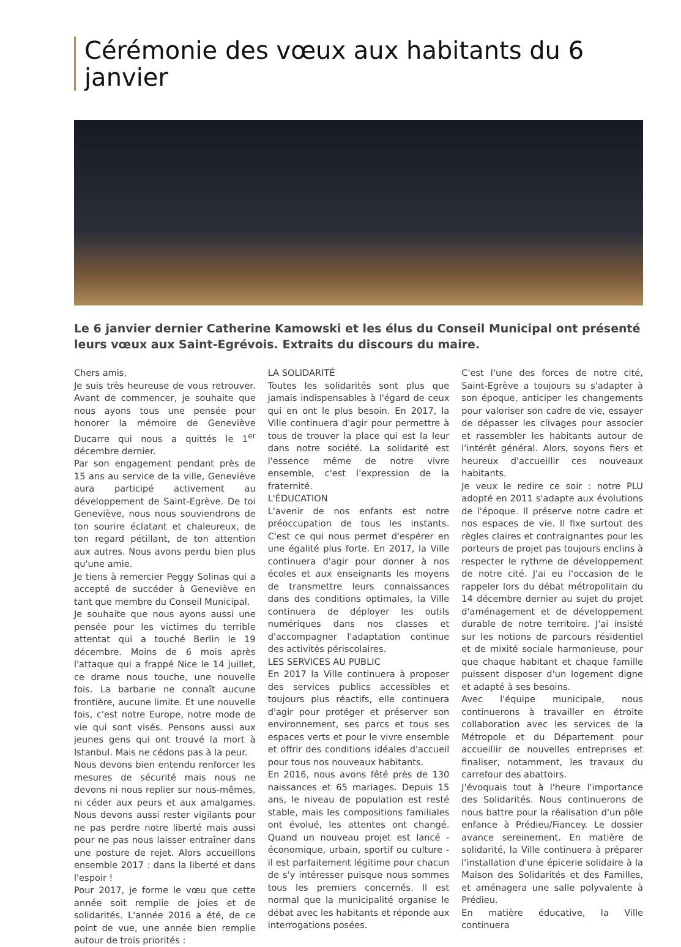Cérémonie des vœux aux habitants du 6 janvier
Le 6 janvier dernier Catherine Kamowski et les élus du Conseil Municipal ont présenté leurs vœux aux Saint-Egrévois. Extraits du discours du maire.
Chers amis,
Je suis très heureuse de vous retrouver. Avant de commencer, je souhaite que nous ayons tous une pensée pour honorer la mémoire de Geneviève Ducarre qui nous a quittés le 1<sup>er</sup> décembre dernier.
Par son engagement pendant près de 15 ans au service de la ville, Geneviève aura participé activement au développement de Saint-Egrève. De toi Geneviève, nous nous souviendrons de ton sourire éclatant et chaleureux, de ton regard pétillant, de ton attention aux autres. Nous avons perdu bien plus qu'une amie.
Je tiens à remercier Peggy Solinas qui a accepté de succéder à Geneviève en tant que membre du Conseil Municipal.
Je souhaite que nous ayons aussi une pensée pour les victimes du terrible attentat qui a touché Berlin le 19 décembre. Moins de 6 mois après l'attaque qui a frappé Nice le 14 juillet, ce drame nous touche, une nouvelle fois. La barbarie ne connaît aucune frontière, aucune limite. Et une nouvelle fois, c'est notre Europe, notre mode de vie qui sont visés. Pensons aussi aux jeunes gens qui ont trouvé la mort à Istanbul. Mais ne cédons pas à la peur.
Nous devons bien entendu renforcer les mesures de sécurité mais nous ne devons ni nous replier sur nous-mêmes, ni céder aux peurs et aux amalgames. Nous devons aussi rester vigilants pour ne pas perdre notre liberté mais aussi pour ne pas nous laisser entraîner dans une posture de rejet. Alors accueillons ensemble 2017 : dans la liberté et dans l'espoir !
Pour 2017, je forme le vœu que cette année soit remplie de joies et de solidarités. L'année 2016 a été, de ce point de vue, une année bien remplie autour de trois priorités :
LA SOLIDARITÉ
Toutes les solidarités sont plus que jamais indispensables à l'égard de ceux qui en ont le plus besoin. En 2017, la Ville continuera d'agir pour permettre à tous de trouver la place qui est la leur dans notre société. La solidarité est l'essence même de notre vivre ensemble, c'est l'expression de la fraternité.
L'ÉDUCATION
L'avenir de nos enfants est notre préoccupation de tous les instants. C'est ce qui nous permet d'espérer en une égalité plus forte. En 2017, la Ville continuera d'agir pour donner à nos écoles et aux enseignants les moyens de transmettre leurs connaissances dans des conditions optimales, la Ville continuera de déployer les outils numériques dans nos classes et d'accompagner l'adaptation continue des activités périscolaires.
LES SERVICES AU PUBLIC
En 2017 la Ville continuera à proposer des services publics accessibles et toujours plus réactifs, elle continuera d'agir pour protéger et préserver son environnement, ses parcs et tous ses espaces verts et pour le vivre ensemble et offrir des conditions idéales d'accueil pour tous nos nouveaux habitants.
En 2016, nous avons fêté près de 130 naissances et 65 mariages. Depuis 15 ans, le niveau de population est resté stable, mais les compositions familiales ont évolué, les attentes ont changé. Quand un nouveau projet est lancé - économique, urbain, sportif ou culture - il est parfaitement légitime pour chacun de s'y intéresser puisque nous sommes tous les premiers concernés. Il est normal que la municipalité organise le débat avec les habitants et réponde aux interrogations posées.
C'est l'une des forces de notre cité, Saint-Egrève a toujours su s'adapter à son époque, anticiper les changements pour valoriser son cadre de vie, essayer de dépasser les clivages pour associer et rassembler les habitants autour de l'intérêt général. Alors, soyons fiers et heureux d'accueillir ces nouveaux habitants.
Je veux le redire ce soir : notre PLU adopté en 2011 s'adapte aux évolutions de l'époque. Il préserve notre cadre et nos espaces de vie. Il fixe surtout des règles claires et contraignantes pour les porteurs de projet pas toujours enclins à respecter le rythme de développement de notre cité. J'ai eu l'occasion de le rappeler lors du débat métropolitain du 14 décembre dernier au sujet du projet d'aménagement et de développement durable de notre territoire. J'ai insisté sur les notions de parcours résidentiel et de mixité sociale harmonieuse, pour que chaque habitant et chaque famille puissent disposer d'un logement digne et adapté à ses besoins.
Avec l'équipe municipale, nous continuerons à travailler en étroite collaboration avec les services de la Métropole et du Département pour accueillir de nouvelles entreprises et finaliser, notamment, les travaux du carrefour des abattoirs.
J'évoquais tout à l'heure l'importance des Solidarités. Nous continuerons de nous battre pour la réalisation d'un pôle enfance à Prédieu/Fiancey. Le dossier avance sereinement. En matière de solidarité, la Ville continuera à préparer l'installation d'une épicerie solidaire à la Maison des Solidarités et des Familles, et aménagera une salle polyvalente à Prédieu.
En matière éducative, la Ville continuera